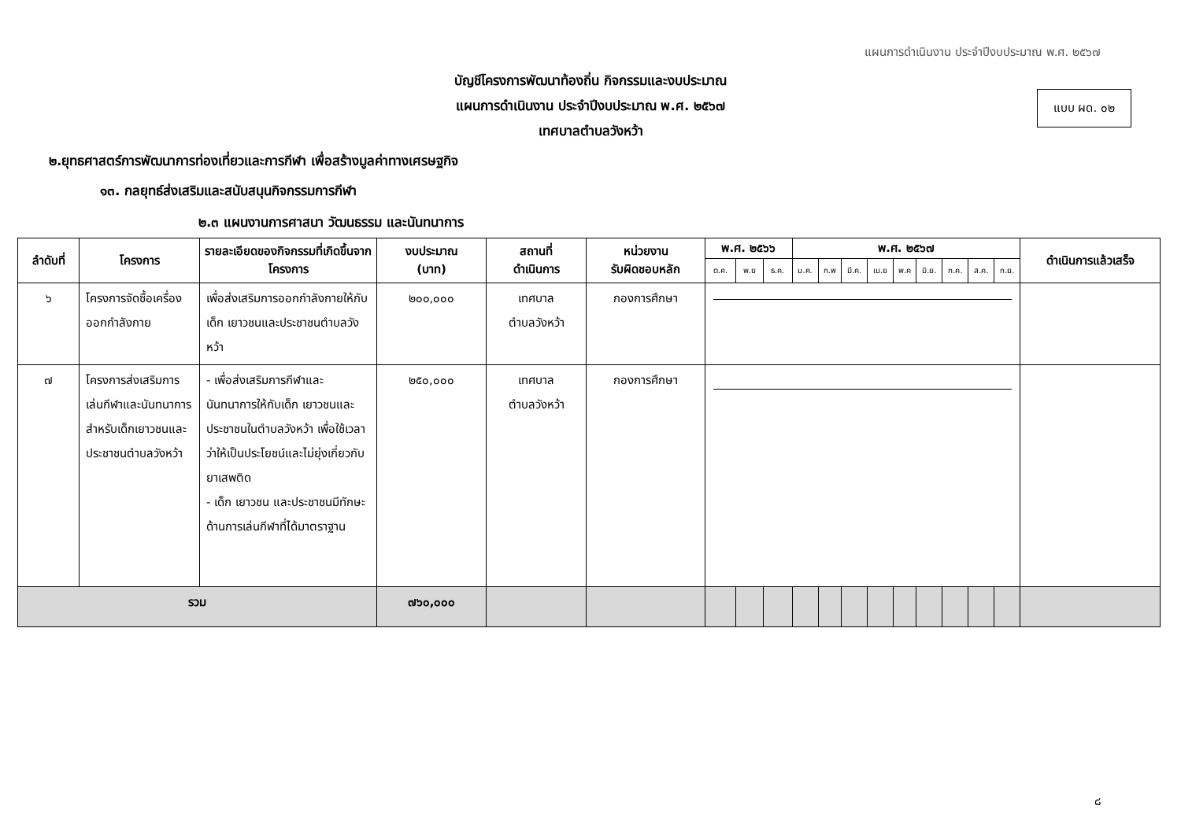แผนการดำเนินงาน ประจำปีงบประมาณ พ.ศ. ๒๕๖๗
บัญชีโครงการพัฒนาท้องถิ่น กิจกรรมและงบประมาณ
แผนการดำเนินงาน ประจำปีงบประมาณ พ.ศ. ๒๕๖๗
เทศบาลตำบลวังหว้า
แบบ ผด. ๐๒
๒.ยุทธศาสตร์การพัฒนาการท่องเที่ยวและการกีฬา เพื่อสร้างมูลค่าทางเศรษฐกิจ
๑๓. กลยุทธ์ส่งเสริมและสนับสนุนกิจกรรมการกีฬา
๒.๓ แผนงานการศาสนา วัฒนธรรม และนันทนาการ
| ลำดับที่ | โครงการ | รายละเอียดของกิจกรรมที่เกิดขึ้นจากโครงการ | งบประมาณ (บาท) | สถานที่ ดำเนินการ | หน่วยงาน รับผิดชอบหลัก | พ.ศ. ๒๕๖๖ | | | พ.ศ. ๒๕๖๗ | | | | | | | | | ดำเนินการแล้วเสร็จ |
| --- | --- | --- | --- | --- | --- | --- | --- | --- | --- | --- | --- | --- | --- | --- | --- | --- | --- | --- |
| | | | | | | ต.ค. | พ.ย | ธ.ค. | ม.ค. | ก.พ | มี.ค. | เม.ย | พ.ค | มิ.ย. | ก.ค. | ส.ค. | ก.ย. | |
| ๖ | โครงการจัดซื้อเครื่องออกกำลังกาย | เพื่อส่งเสริมการออกกำลังกายให้กับเด็ก เยาวชนและประชาชนตำบลวังหว้า | ๒๐๐,๐๐๐ | เทศบาล ตำบลวังหว้า | กองการศึกษา | | | | | | | | | | | | | |
| ๗ | โครงการส่งเสริมการเล่นกีฬาและนันทนาการสำหรับเด็กเยาวชนและประชาชนตำบลวังหว้า | - เพื่อส่งเสริมการกีฬาและนันทนาการให้กับเด็ก เยาวชนและประชาชนในตำบลวังหว้า เพื่อใช้เวลาว่าให้เป็นประโยชน์และไม่ยุ่งเกี่ยวกับยาเสพติด - เด็ก เยาวชน และประชาชนมีทักษะด้านการเล่นกีฬาที่ได้มาตราฐาน | ๒๕๐,๐๐๐ | เทศบาล ตำบลวังหว้า | กองการศึกษา | | | | | | | | | | | | | |
| รวม | | | ๗๖๐,๐๐๐ | | | | | | | | | | | | | | | |
๘